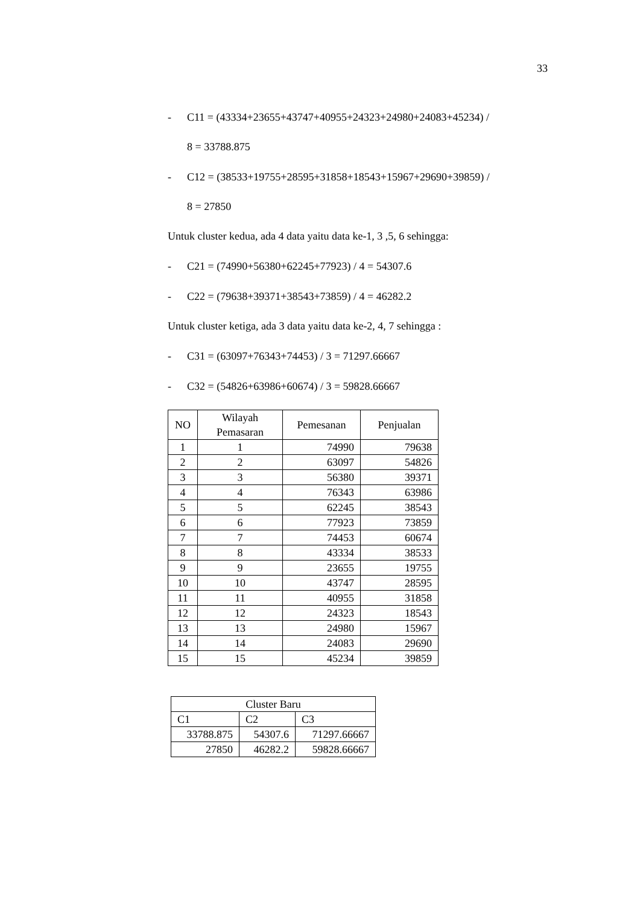33
- C11 = (43334+23655+43747+40955+24323+24980+24083+45234) /
8 = 33788.875
- C12 = (38533+19755+28595+31858+18543+15967+29690+39859) /
8 = 27850
Untuk cluster kedua, ada 4 data yaitu data ke-1, 3 ,5, 6 sehingga:
- C21 = (74990+56380+62245+77923) / 4 = 54307.6
- C22 = (79638+39371+38543+73859) / 4 = 46282.2
Untuk cluster ketiga, ada 3 data yaitu data ke-2, 4, 7 sehingga :
- C31 = (63097+76343+74453) / 3 = 71297.66667
- C32 = (54826+63986+60674) / 3 = 59828.66667
| NO | Wilayah Pemasaran | Pemesanan | Penjualan |
| --- | --- | --- | --- |
| 1 | 1 | 74990 | 79638 |
| 2 | 2 | 63097 | 54826 |
| 3 | 3 | 56380 | 39371 |
| 4 | 4 | 76343 | 63986 |
| 5 | 5 | 62245 | 38543 |
| 6 | 6 | 77923 | 73859 |
| 7 | 7 | 74453 | 60674 |
| 8 | 8 | 43334 | 38533 |
| 9 | 9 | 23655 | 19755 |
| 10 | 10 | 43747 | 28595 |
| 11 | 11 | 40955 | 31858 |
| 12 | 12 | 24323 | 18543 |
| 13 | 13 | 24980 | 15967 |
| 14 | 14 | 24083 | 29690 |
| 15 | 15 | 45234 | 39859 |
| Cluster Baru | | |
| C1 | C2 | C3 |
| 33788.875 | 54307.6 | 71297.66667 |
| 27850 | 46282.2 | 59828.66667 |